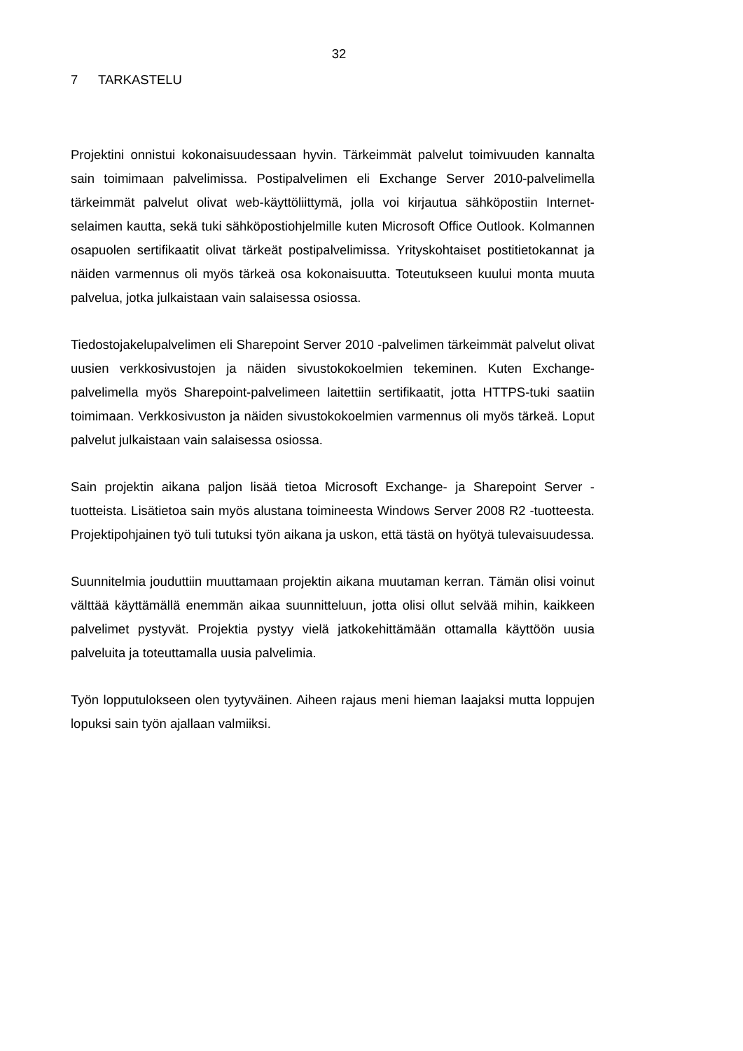32
7 TARKASTELU
Projektini onnistui kokonaisuudessaan hyvin. Tärkeimmät palvelut toimivuuden kannalta sain toimimaan palvelimissa. Postipalvelimen eli Exchange Server 2010-palvelimella tärkeimmät palvelut olivat web-käyttöliittymä, jolla voi kirjautua sähköpostiin Internet-selaimen kautta, sekä tuki sähköpostiohjelmille kuten Microsoft Office Outlook. Kolmannen osapuolen sertifikaatit olivat tärkeät postipalvelimissa. Yrityskohtaiset postitietokannat ja näiden varmennus oli myös tärkeä osa kokonaisuutta. Toteutukseen kuului monta muuta palvelua, jotka julkaistaan vain salaisessa osiossa.
Tiedostojakelupalvelimen eli Sharepoint Server 2010 -palvelimen tärkeimmät palvelut olivat uusien verkkosivustojen ja näiden sivustokokoelmien tekeminen. Kuten Exchange-palvelimella myös Sharepoint-palvelimeen laitettiin sertifikaatit, jotta HTTPS-tuki saatiin toimimaan. Verkkosivuston ja näiden sivustokokoelmien varmennus oli myös tärkeä. Loput palvelut julkaistaan vain salaisessa osiossa.
Sain projektin aikana paljon lisää tietoa Microsoft Exchange- ja Sharepoint Server -tuotteista. Lisätietoa sain myös alustana toimineesta Windows Server 2008 R2 -tuotteesta. Projektipohjainen työ tuli tutuksi työn aikana ja uskon, että tästä on hyötyä tulevaisuudessa.
Suunnitelmia jouduttiin muuttamaan projektin aikana muutaman kerran. Tämän olisi voinut välttää käyttämällä enemmän aikaa suunnitteluun, jotta olisi ollut selvää mihin, kaikkeen palvelimet pystyvät. Projektia pystyy vielä jatkokehittämään ottamalla käyttöön uusia palveluita ja toteuttamalla uusia palvelimia.
Työn lopputulokseen olen tyytyväinen. Aiheen rajaus meni hieman laajaksi mutta loppujen lopuksi sain työn ajallaan valmiiksi.